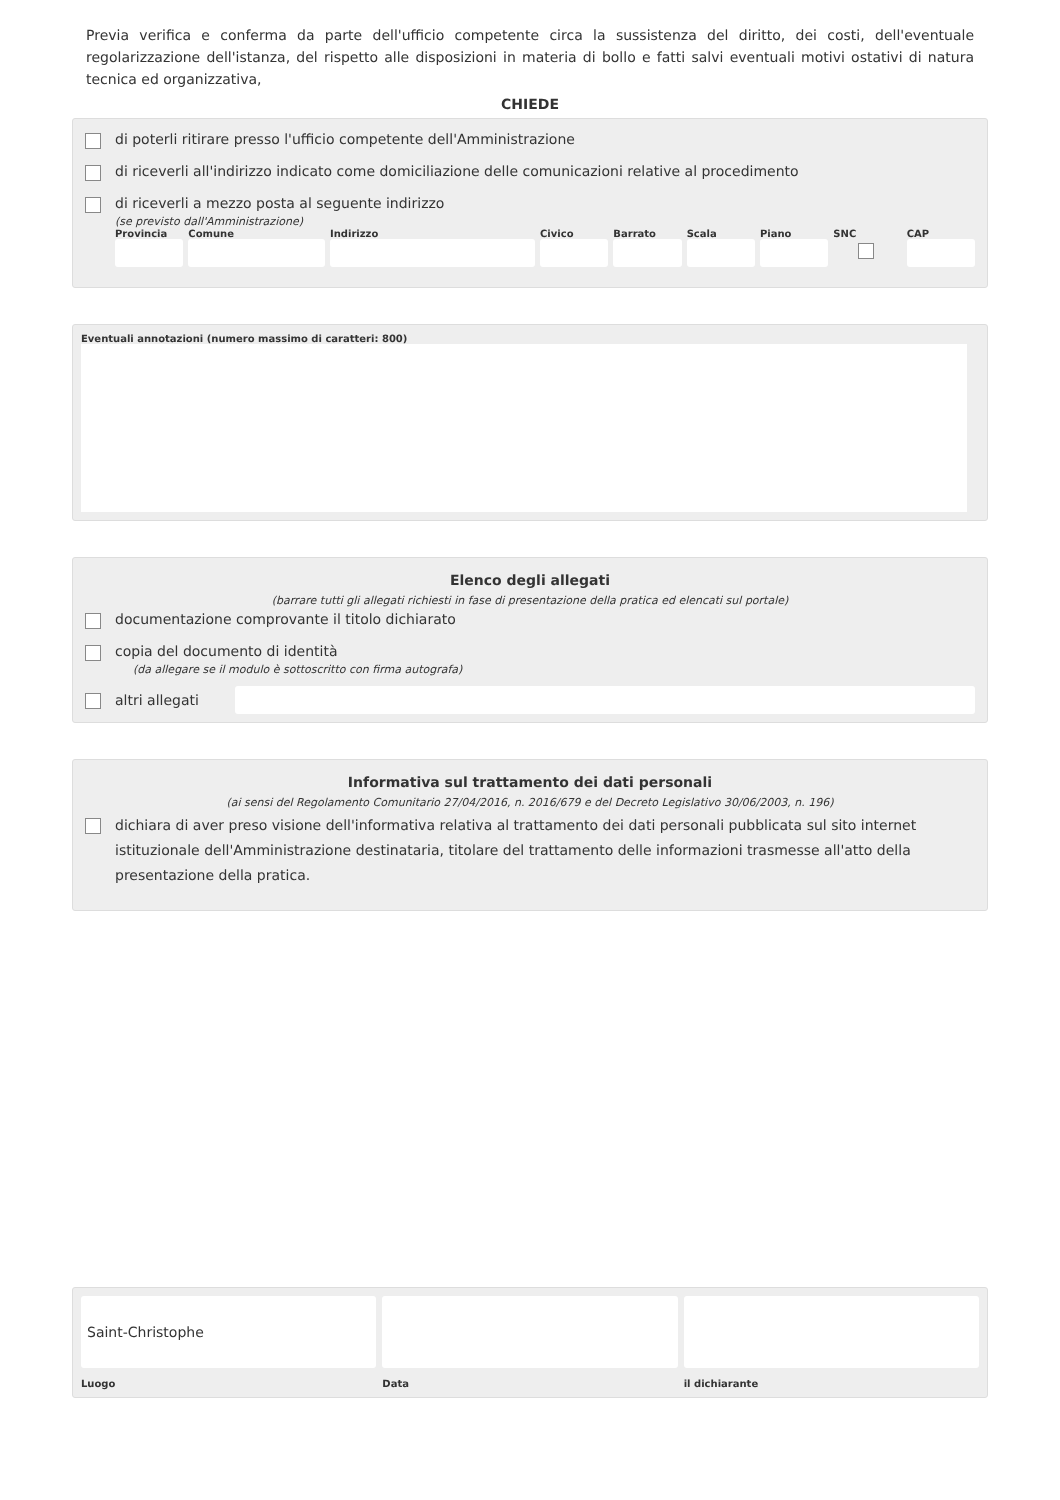Previa verifica e conferma da parte dell'ufficio competente circa la sussistenza del diritto, dei costi, dell'eventuale regolarizzazione dell'istanza, del rispetto alle disposizioni in materia di bollo e fatti salvi eventuali motivi ostativi di natura tecnica ed organizzativa,
CHIEDE
di poterli ritirare presso l'ufficio competente dell'Amministrazione
di riceverli all'indirizzo indicato come domiciliazione delle comunicazioni relative al procedimento
di riceverli a mezzo posta al seguente indirizzo
(se previsto dall'Amministrazione)
Provincia Comune Indirizzo Civico Barrato Scala Piano SNC CAP
Eventuali annotazioni (numero massimo di caratteri: 800)
Elenco degli allegati
(barrare tutti gli allegati richiesti in fase di presentazione della pratica ed elencati sul portale)
documentazione comprovante il titolo dichiarato
copia del documento di identità
(da allegare se il modulo è sottoscritto con firma autografa)
altri allegati
Informativa sul trattamento dei dati personali
(ai sensi del Regolamento Comunitario 27/04/2016, n. 2016/679 e del Decreto Legislativo 30/06/2003, n. 196)
dichiara di aver preso visione dell'informativa relativa al trattamento dei dati personali pubblicata sul sito internet istituzionale dell'Amministrazione destinataria, titolare del trattamento delle informazioni trasmesse all'atto della presentazione della pratica.
Saint-Christophe
Luogo
Data il dichiarante